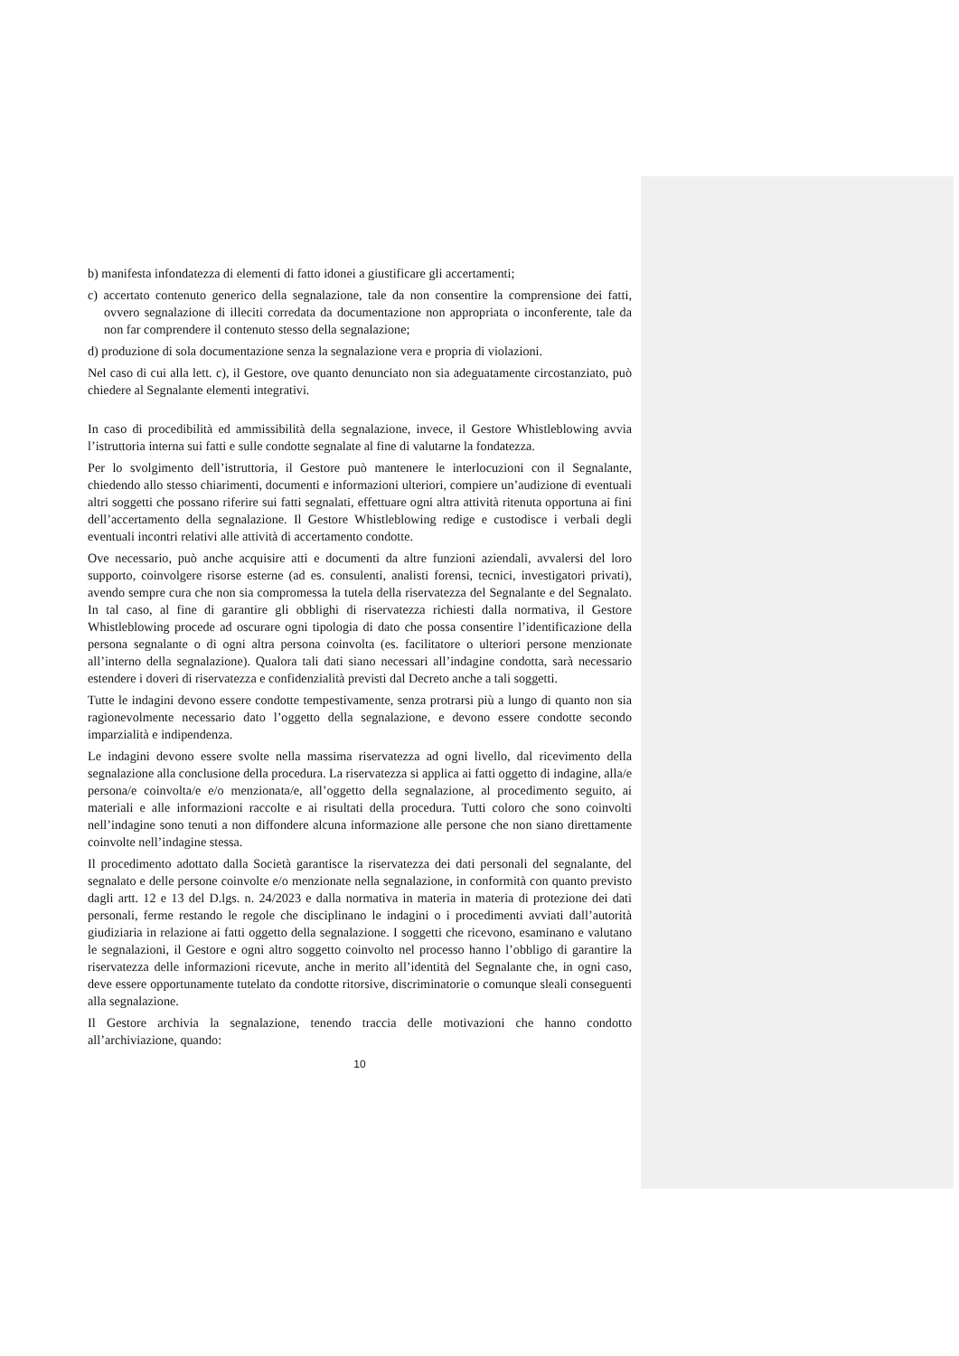b) manifesta infondatezza di elementi di fatto idonei a giustificare gli accertamenti;
c) accertato contenuto generico della segnalazione, tale da non consentire la comprensione dei fatti, ovvero segnalazione di illeciti corredata da documentazione non appropriata o inconferente, tale da non far comprendere il contenuto stesso della segnalazione;
d) produzione di sola documentazione senza la segnalazione vera e propria di violazioni.
Nel caso di cui alla lett. c), il Gestore, ove quanto denunciato non sia adeguatamente circostanziato, può chiedere al Segnalante elementi integrativi.
In caso di procedibilità ed ammissibilità della segnalazione, invece, il Gestore Whistleblowing avvia l’istruttoria interna sui fatti e sulle condotte segnalate al fine di valutarne la fondatezza.
Per lo svolgimento dell’istruttoria, il Gestore può mantenere le interlocuzioni con il Segnalante, chiedendo allo stesso chiarimenti, documenti e informazioni ulteriori, compiere un’audizione di eventuali altri soggetti che possano riferire sui fatti segnalati, effettuare ogni altra attività ritenuta opportuna ai fini dell’accertamento della segnalazione. Il Gestore Whistleblowing redige e custodisce i verbali degli eventuali incontri relativi alle attività di accertamento condotte.
Ove necessario, può anche acquisire atti e documenti da altre funzioni aziendali, avvalersi del loro supporto, coinvolgere risorse esterne (ad es. consulenti, analisti forensi, tecnici, investigatori privati), avendo sempre cura che non sia compromessa la tutela della riservatezza del Segnalante e del Segnalato. In tal caso, al fine di garantire gli obblighi di riservatezza richiesti dalla normativa, il Gestore Whistleblowing procede ad oscurare ogni tipologia di dato che possa consentire l’identificazione della persona segnalante o di ogni altra persona coinvolta (es. facilitatore o ulteriori persone menzionate all’interno della segnalazione). Qualora tali dati siano necessari all’indagine condotta, sarà necessario estendere i doveri di riservatezza e confidenzialità previsti dal Decreto anche a tali soggetti.
Tutte le indagini devono essere condotte tempestivamente, senza protrarsi più a lungo di quanto non sia ragionevolmente necessario dato l’oggetto della segnalazione, e devono essere condotte secondo imparzialità e indipendenza.
Le indagini devono essere svolte nella massima riservatezza ad ogni livello, dal ricevimento della segnalazione alla conclusione della procedura. La riservatezza si applica ai fatti oggetto di indagine, alla/e persona/e coinvolta/e e/o menzionata/e, all’oggetto della segnalazione, al procedimento seguito, ai materiali e alle informazioni raccolte e ai risultati della procedura. Tutti coloro che sono coinvolti nell’indagine sono tenuti a non diffondere alcuna informazione alle persone che non siano direttamente coinvolte nell’indagine stessa.
Il procedimento adottato dalla Società garantisce la riservatezza dei dati personali del segnalante, del segnalato e delle persone coinvolte e/o menzionate nella segnalazione, in conformità con quanto previsto dagli artt. 12 e 13 del D.lgs. n. 24/2023 e dalla normativa in materia in materia di protezione dei dati personali, ferme restando le regole che disciplinano le indagini o i procedimenti avviati dall’autorità giudiziaria in relazione ai fatti oggetto della segnalazione. I soggetti che ricevono, esaminano e valutano le segnalazioni, il Gestore e ogni altro soggetto coinvolto nel processo hanno l’obbligo di garantire la riservatezza delle informazioni ricevute, anche in merito all’identità del Segnalante che, in ogni caso, deve essere opportunamente tutelato da condotte ritorsive, discriminatorie o comunque sleali conseguenti alla segnalazione.
Il Gestore archivia la segnalazione, tenendo traccia delle motivazioni che hanno condotto all’archiviazione, quando:
10